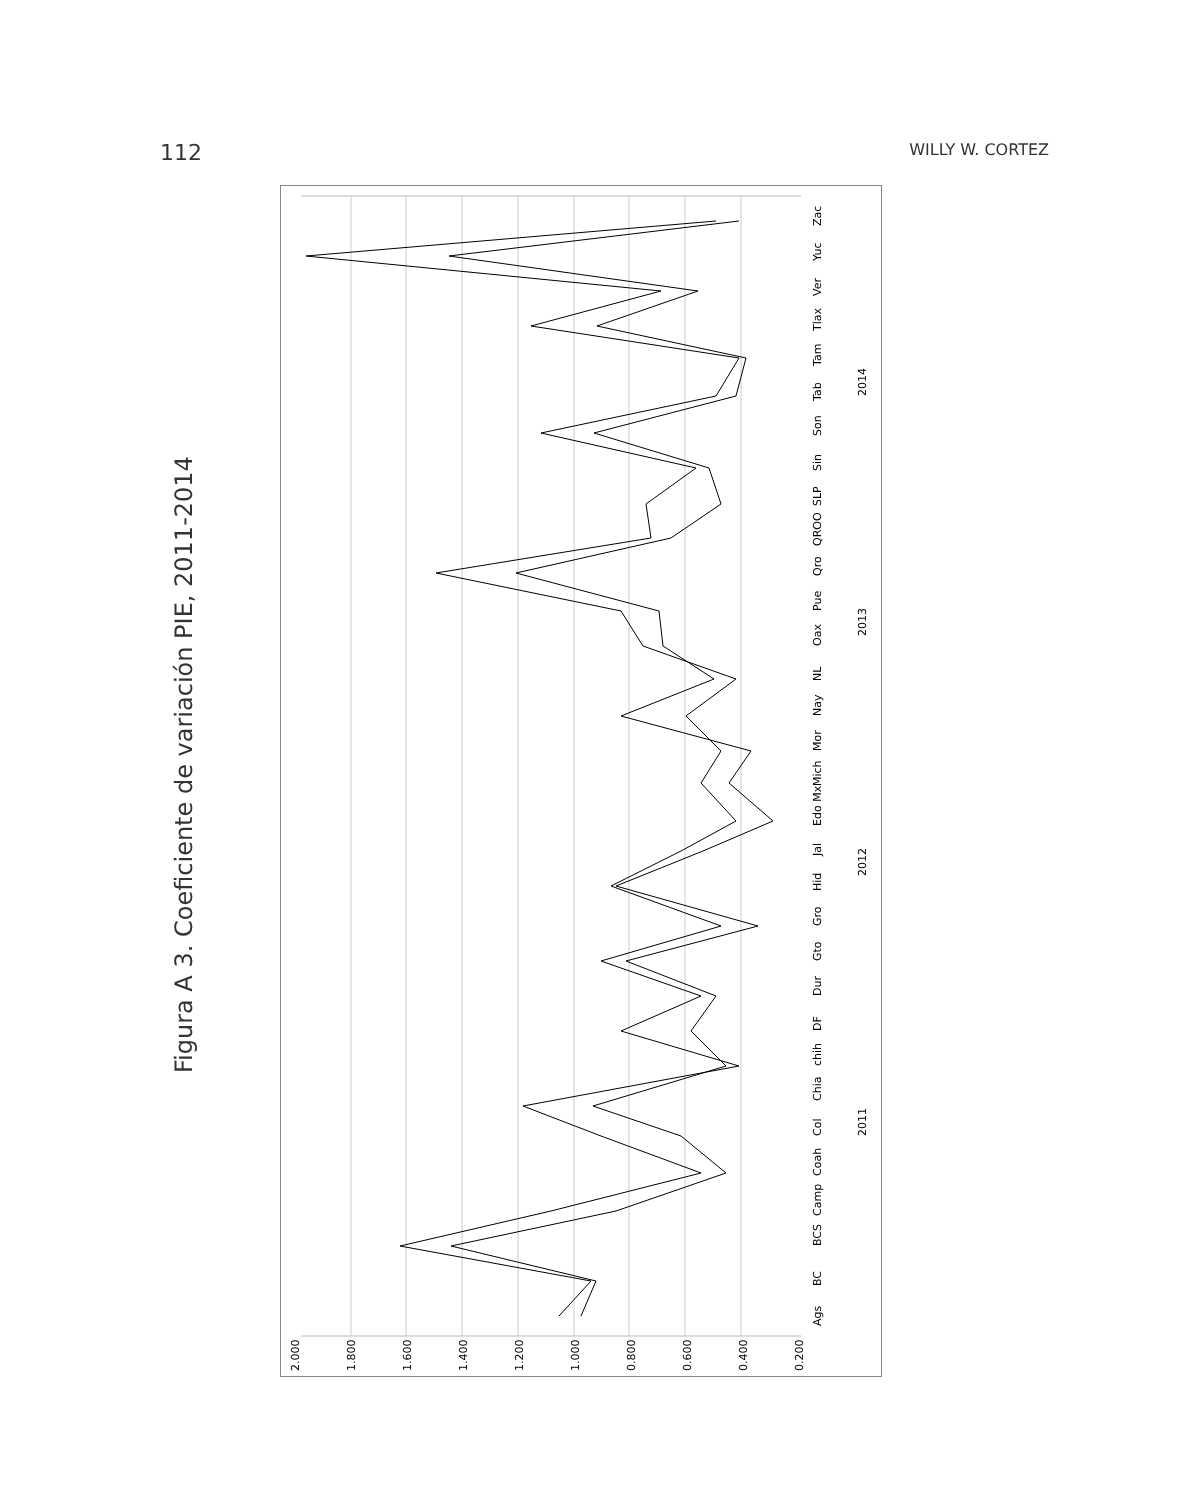112 WILLY W. CORTEZ
Figura A 3. Coeficiente de variación PIE, 2011-2014
2.000
1.800
1.600
1.400
1.200
1.000
0.800
0.600
0.400
0.200
Ags
BC
BCS
Camp
Coah
Col
Chia
chih
DF
Dur
Gto
Gro
Hid
Jal
Edo Mx
Mich
Mor
Nay
NL
Oax
Pue
Qro
QROO
SLP
Sin
Son
Tab
Tam
Tlax
Ver
Yuc
Zac
2011
2012
2013
2014